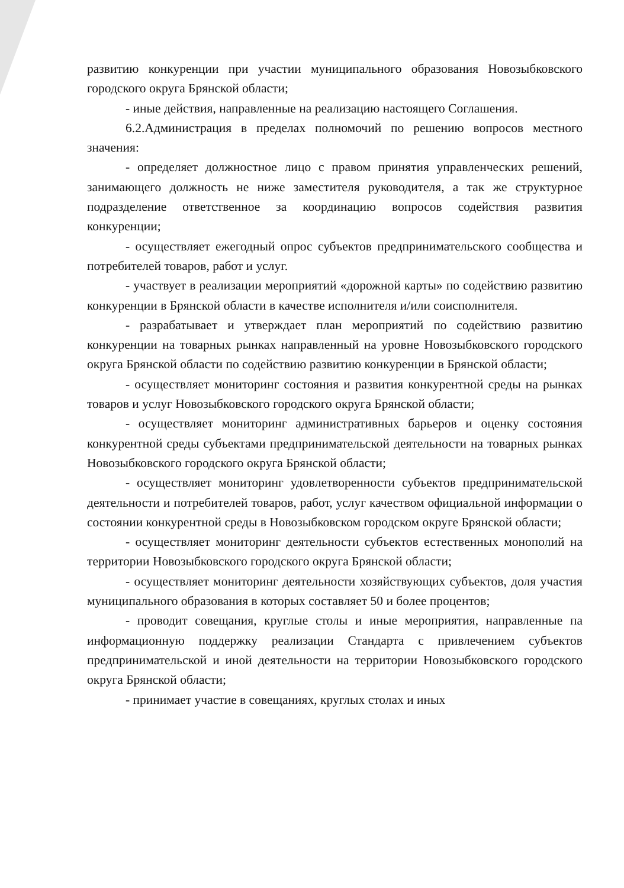развитию конкуренции при участии муниципального образования Новозыбковского городского округа Брянской области;
- иные действия, направленные на реализацию настоящего Соглашения.
6.2.Администрация в пределах полномочий по решению вопросов местного значения:
- определяет должностное лицо с правом принятия управленческих решений, занимающего должность не ниже заместителя руководителя, а так же структурное подразделение ответственное за координацию вопросов содействия развития конкуренции;
- осуществляет ежегодный опрос субъектов предпринимательского сообщества и потребителей товаров, работ и услуг.
- участвует в реализации мероприятий «дорожной карты» по содействию развитию конкуренции в Брянской области в качестве исполнителя и/или соисполнителя.
- разрабатывает и утверждает план мероприятий по содействию развитию конкуренции на товарных рынках направленный на уровне Новозыбковского городского округа Брянской области по содействию развитию конкуренции в Брянской области;
- осуществляет мониторинг состояния и развития конкурентной среды на рынках товаров и услуг Новозыбковского городского округа Брянской области;
- осуществляет мониторинг административных барьеров и оценку состояния конкурентной среды субъектами предпринимательской деятельности на товарных рынках Новозыбковского городского округа Брянской области;
- осуществляет мониторинг удовлетворенности субъектов предпринимательской деятельности и потребителей товаров, работ, услуг качеством официальной информации о состоянии конкурентной среды в Новозыбковском городском округе Брянской области;
- осуществляет мониторинг деятельности субъектов естественных монополий на территории Новозыбковского городского округа Брянской области;
- осуществляет мониторинг деятельности хозяйствующих субъектов, доля участия муниципального образования в которых составляет 50 и более процентов;
- проводит совещания, круглые столы и иные мероприятия, направленные па информационную поддержку реализации Стандарта с привлечением субъектов предпринимательской и иной деятельности на территории Новозыбковского городского округа Брянской области;
- принимает участие в совещаниях, круглых столах и иных